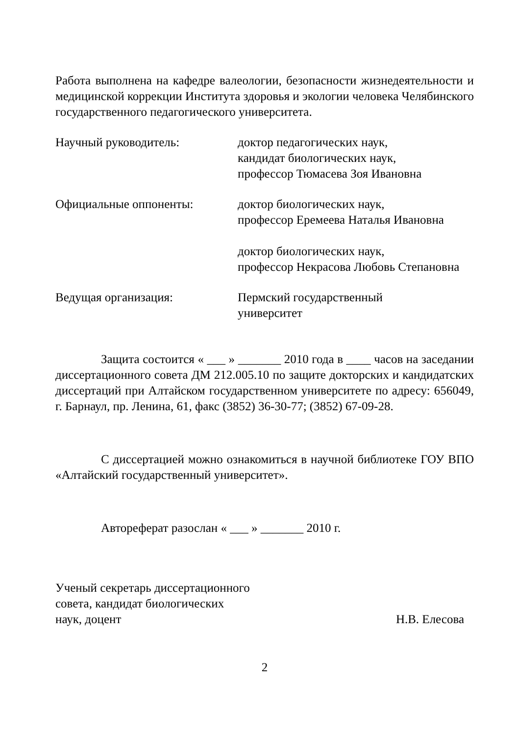Работа выполнена на кафедре валеологии, безопасности жизнедеятельности и медицинской коррекции Института здоровья и экологии человека Челябинского государственного педагогического университета.
Научный руководитель: доктор педагогических наук,
кандидат биологических наук,
профессор Тюмасева Зоя Ивановна
Официальные оппоненты: доктор биологических наук,
профессор Еремеева Наталья Ивановна
доктор биологических наук,
профессор Некрасова Любовь Степановна
Ведущая организация: Пермский государственный
университет
Защита состоится « ___ » _______ 2010 года в ____ часов на заседании диссертационного совета ДМ 212.005.10 по защите докторских и кандидатских диссертаций при Алтайском государственном университете по адресу: 656049, г. Барнаул, пр. Ленина, 61, факс (3852) 36-30-77; (3852) 67-09-28.
С диссертацией можно ознакомиться в научной библиотеке ГОУ ВПО «Алтайский государственный университет».
Автореферат разослан « ___ » _______ 2010 г.
Ученый секретарь диссертационного
совета, кандидат биологических
наук, доцент
Н.В. Елесова
2